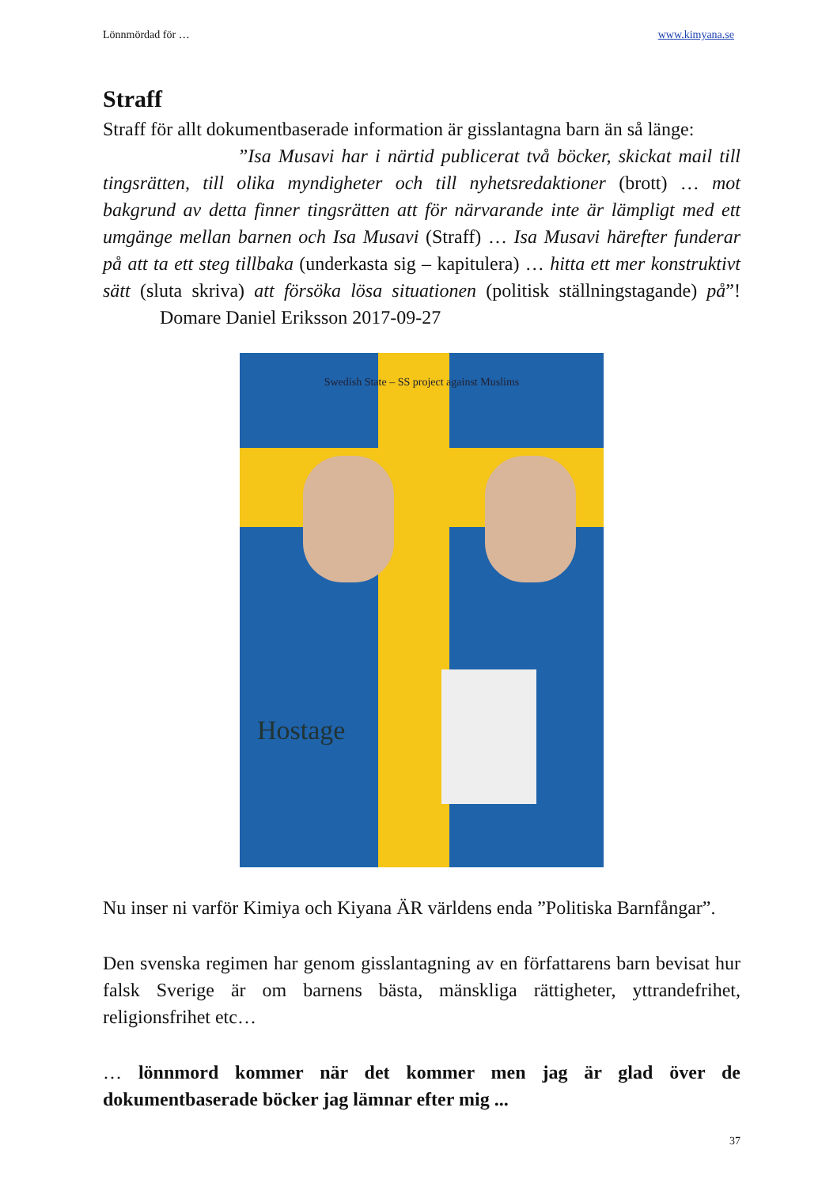Lönnmördad för … www.kimyana.se
Straff
Straff för allt dokumentbaserade information är gisslantagna barn än så länge:
”Isa Musavi har i närtid publicerat två böcker, skickat mail till tingsrätten, till olika myndigheter och till nyhetsredaktioner (brott) … mot bakgrund av detta finner tingsrätten att för närvarande inte är lämpligt med ett umgänge mellan barnen och Isa Musavi (Straff) … Isa Musavi härefter funderar på att ta ett steg tillbaka (underkasta sig – kapitulera) … hitta ett mer konstruktivt sätt (sluta skriva) att försöka lösa situationen (politisk ställningstagande) på”! Domare Daniel Eriksson 2017-09-27
Swedish State – SS project against Muslims
Hostage
Nu inser ni varför Kimiya och Kiyana ÄR världens enda ”Politiska Barnfångar”.
Den svenska regimen har genom gisslantagning av en författarens barn bevisat hur falsk Sverige är om barnens bästa, mänskliga rättigheter, yttrandefrihet, religionsfrihet etc…
… lönnmord kommer när det kommer men jag är glad över de dokumentbaserade böcker jag lämnar efter mig ...
37